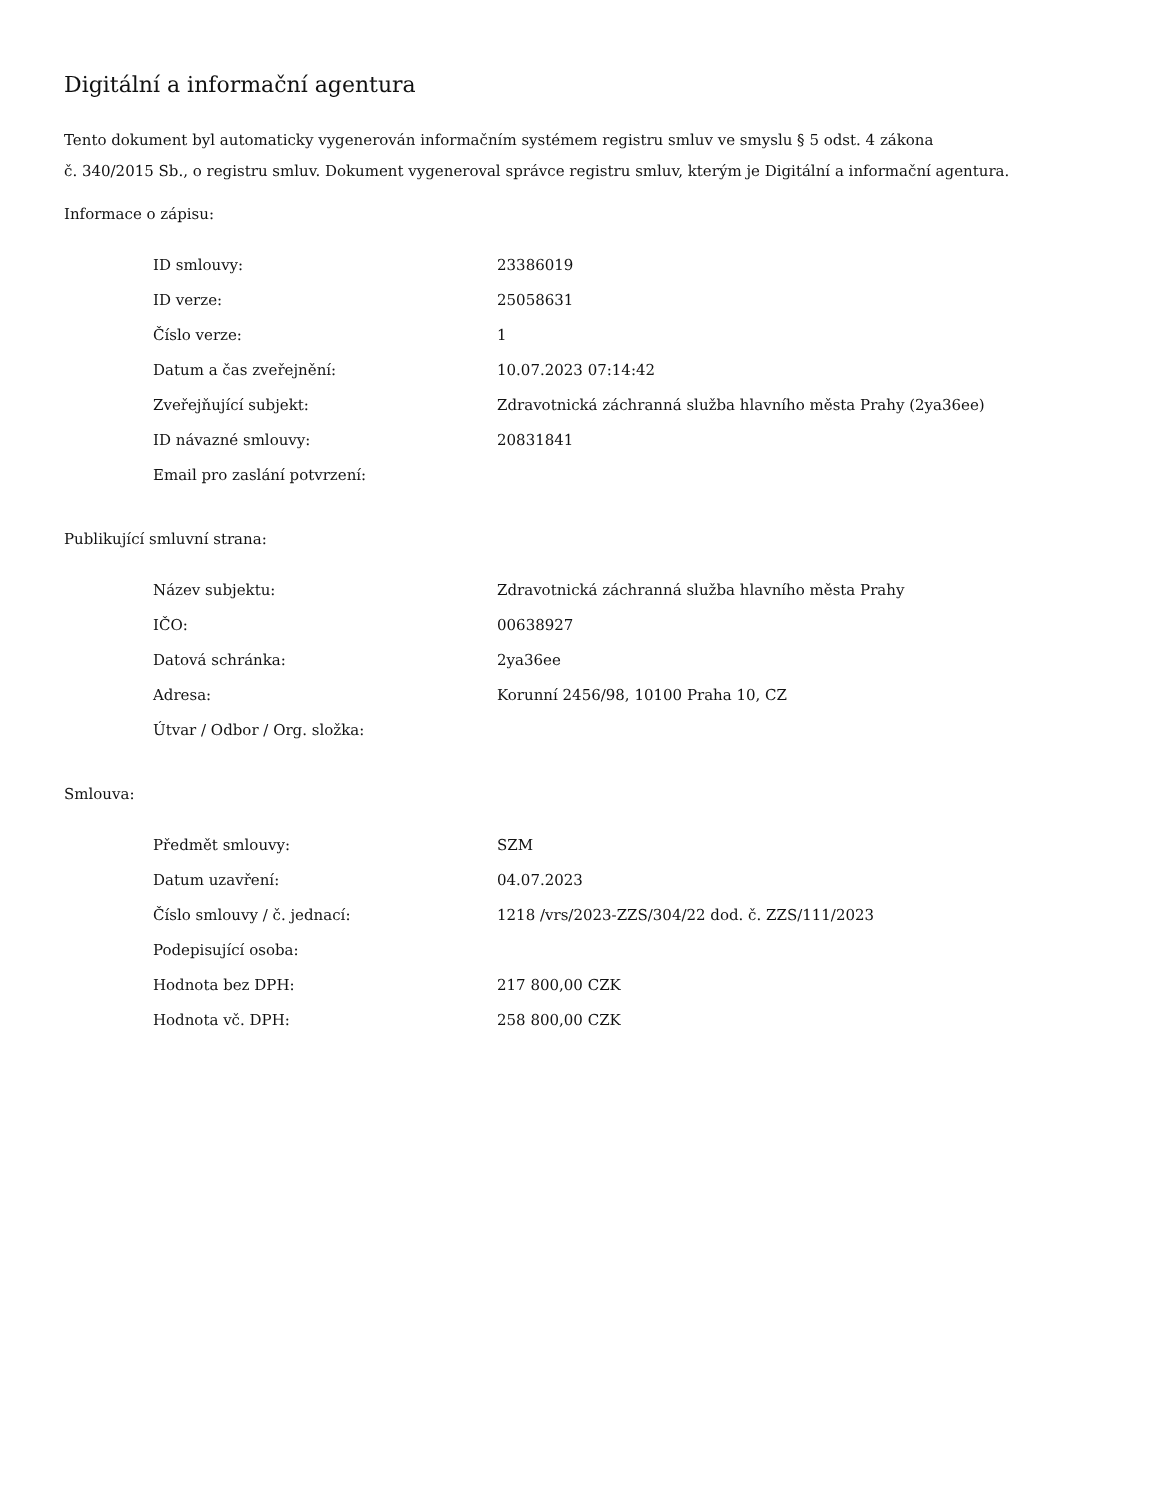Digitální a informační agentura
Tento dokument byl automaticky vygenerován informačním systémem registru smluv ve smyslu § 5 odst. 4 zákona
č. 340/2015 Sb., o registru smluv. Dokument vygeneroval správce registru smluv, kterým je Digitální a informační agentura.
Informace o zápisu:
| ID smlouvy: | 23386019 |
| ID verze: | 25058631 |
| Číslo verze: | 1 |
| Datum a čas zveřejnění: | 10.07.2023 07:14:42 |
| Zveřejňující subjekt: | Zdravotnická záchranná služba hlavního města Prahy (2ya36ee) |
| ID návazné smlouvy: | 20831841 |
| Email pro zaslání potvrzení: | |
Publikující smluvní strana:
| Název subjektu: | Zdravotnická záchranná služba hlavního města Prahy |
| IČO: | 00638927 |
| Datová schránka: | 2ya36ee |
| Adresa: | Korunní 2456/98, 10100 Praha 10, CZ |
| Útvar / Odbor / Org. složka: | |
Smlouva:
| Předmět smlouvy: | SZM |
| Datum uzavření: | 04.07.2023 |
| Číslo smlouvy / č. jednací: | 1218 /vrs/2023-ZZS/304/22 dod. č. ZZS/111/2023 |
| Podepisující osoba: | |
| Hodnota bez DPH: | 217 800,00 CZK |
| Hodnota vč. DPH: | 258 800,00 CZK |